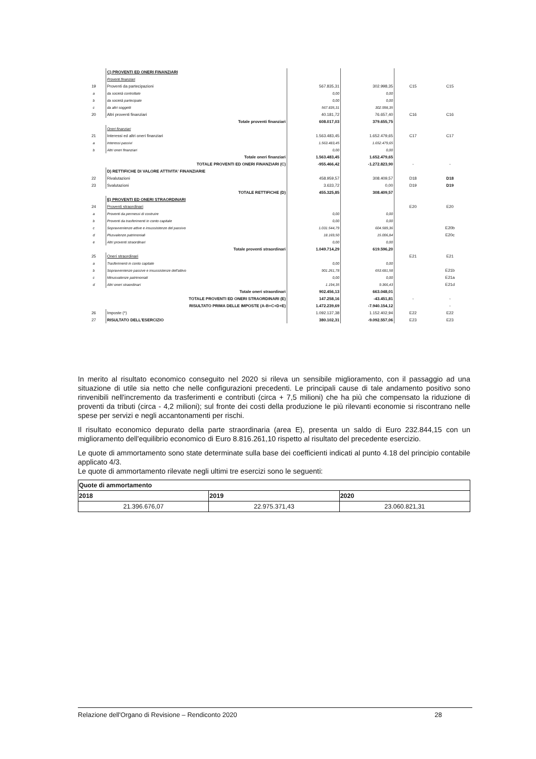| | C) PROVENTI ED ONERI FINANZIARI | | | | |
| | Proventi finanziari | | | | |
| 19 | Proventi da partecipazioni | 567.835,31 | 302.998,35 | C15 | C15 |
| a | da società controllate | 0,00 | 0,00 | | |
| b | da società partecipate | 0,00 | 0,00 | | |
| c | da altri soggetti | 567.835,31 | 302.998,35 | | |
| 20 | Altri proventi finanziari | 40.181,72 | 76.657,40 | C16 | C16 |
| | Totale proventi finanziari | 608.017,03 | 379.655,75 | | |
| | Oneri finanziari | | | | |
| 21 | Interessi ed altri oneri finanziari | 1.563.483,45 | 1.652.479,65 | C17 | C17 |
| a | Interessi passivi | 1.563.483,45 | 1.652.479,65 | | |
| b | Altri oneri finanziari | 0,00 | 0,00 | | |
| | Totale oneri finanziari | 1.563.483,45 | 1.652.479,65 | | |
| | TOTALE PROVENTI ED ONERI FINANZIARI (C) | -955.466,42 | -1.272.823,90 | - | - |
| | D) RETTIFICHE DI VALORE ATTIVITA' FINANZIARIE | | | | |
| 22 | Rivalutazioni | 458.959,57 | 308.409,57 | D18 | D18 |
| 23 | Svalutazioni | 3.633,72 | 0,00 | D19 | D19 |
| | TOTALE RETTIFICHE (D) | 455.325,85 | 308.409,57 | | |
| | E) PROVENTI ED ONERI STRAORDINARI | | | | |
| 24 | Proventi straordinari | | | E20 | E20 |
| a | Proventi da permessi di costruire | 0,00 | 0,00 | | |
| b | Proventi da trasferimenti in conto capitale | 0,00 | 0,00 | | |
| c | Sopravvenienze attive e insussistenze del passivo | 1.031.544,79 | 604.589,36 | | E20b |
| d | Plusvalenze patrimoniali | 18.169,50 | 15.006,84 | | E20c |
| e | Altri proventi straordinari | 0,00 | 0,00 | | |
| | Totale proventi straordinari | 1.049.714,29 | 619.596,20 | | |
| 25 | Oneri straordinari | | | E21 | E21 |
| a | Trasferimenti in conto capitale | 0,00 | 0,00 | | |
| b | Sopravvenienze passive e insussistenze dell'attivo | 901.261,78 | 653.681,58 | | E21b |
| c | Minusvalenze patrimoniali | 0,00 | 0,00 | | E21a |
| d | Altri oneri straordinari | 1.194,35 | 9.366,43 | | E21d |
| | Totale oneri straordinari | 902.456,13 | 663.048,01 | | |
| | TOTALE PROVENTI ED ONERI STRAORDINARI (E) | 147.258,16 | -43.451,81 | - | - |
| | RISULTATO PRIMA DELLE IMPOSTE (A-B+C+D+E) | 1.472.239,69 | -7.940.154,12 | | - |
| 26 | Imposte (*) | 1.092.137,38 | 1.152.402,94 | E22 | E22 |
| 27 | RISULTATO DELL'ESERCIZIO | 380.102,31 | -9.092.557,06 | E23 | E23 |
In merito al risultato economico conseguito nel 2020 si rileva un sensibile miglioramento, con il passaggio ad una situazione di utile sia netto che nelle configurazioni precedenti. Le principali cause di tale andamento positivo sono rinvenibili nell'incremento da trasferimenti e contributi (circa + 7,5 milioni) che ha più che compensato la riduzione di proventi da tributi (circa - 4,2 milioni); sul fronte dei costi della produzione le più rilevanti economie si riscontrano nelle spese per servizi e negli accantonamenti per rischi.
Il risultato economico depurato della parte straordinaria (area E), presenta un saldo di Euro 232.844,15 con un miglioramento dell'equilibrio economico di Euro 8.816.261,10 rispetto al risultato del precedente esercizio.
Le quote di ammortamento sono state determinate sulla base dei coefficienti indicati al punto 4.18 del principio contabile applicato 4/3.
Le quote di ammortamento rilevate negli ultimi tre esercizi sono le seguenti:
| Quote di ammortamento | | |
| 2018 | 2019 | 2020 |
| 21.396.676,07 | 22.975.371,43 | 23.060.821,31 |
Relazione dell'Organo di Revisione – Rendiconto 2020 28